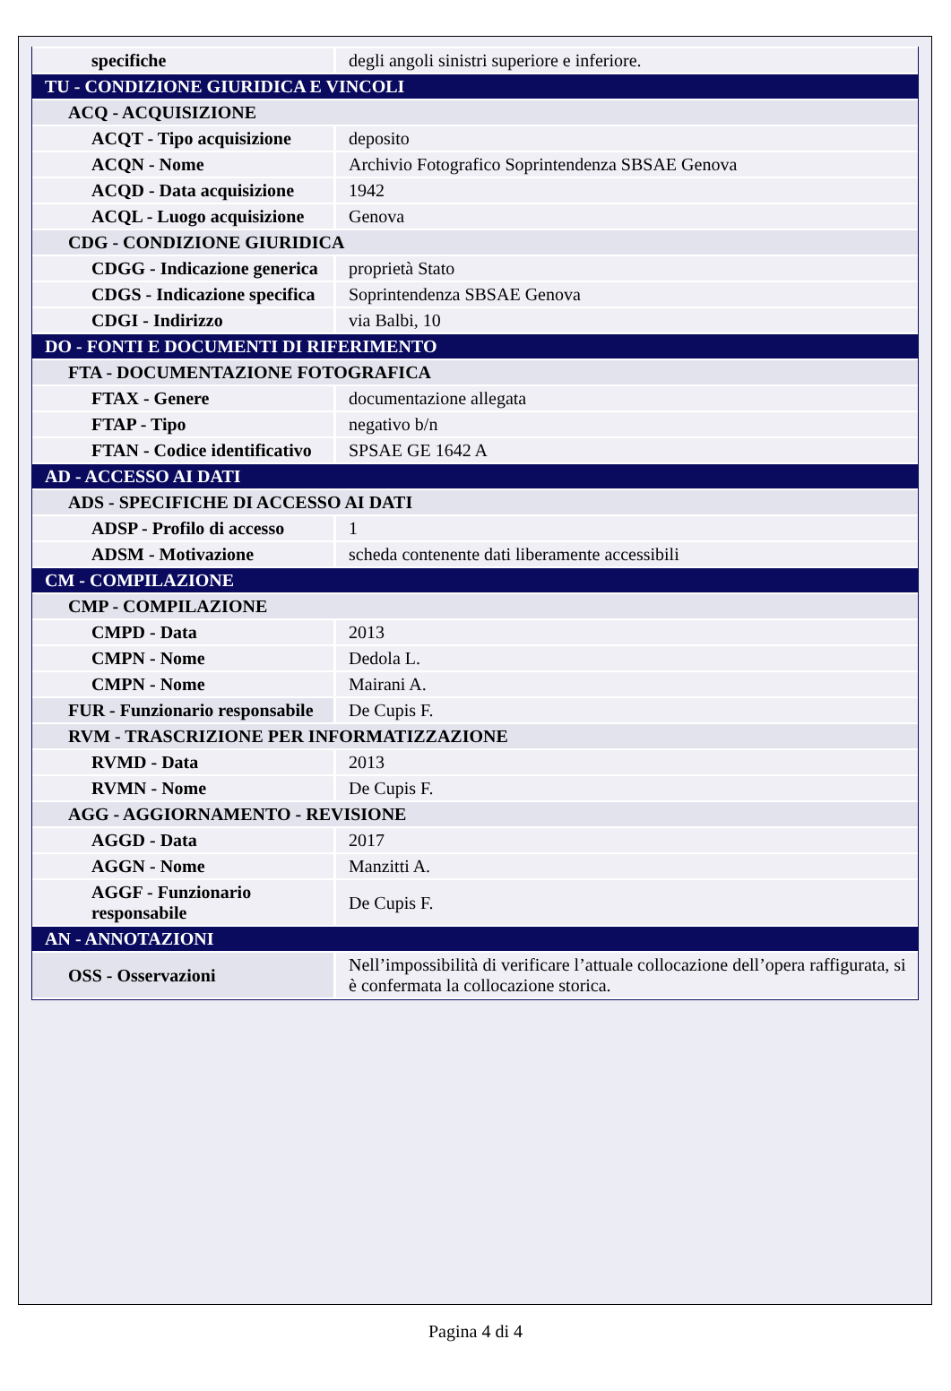| specifiche | degli angoli sinistri superiore e inferiore. |
| TU - CONDIZIONE GIURIDICA E VINCOLI | |
| ACQ - ACQUISIZIONE | |
| ACQT - Tipo acquisizione | deposito |
| ACQN - Nome | Archivio Fotografico Soprintendenza SBSAE Genova |
| ACQD - Data acquisizione | 1942 |
| ACQL - Luogo acquisizione | Genova |
| CDG - CONDIZIONE GIURIDICA | |
| CDGG - Indicazione generica | proprietà Stato |
| CDGS - Indicazione specifica | Soprintendenza SBSAE Genova |
| CDGI - Indirizzo | via Balbi, 10 |
| DO - FONTI E DOCUMENTI DI RIFERIMENTO | |
| FTA - DOCUMENTAZIONE FOTOGRAFICA | |
| FTAX - Genere | documentazione allegata |
| FTAP - Tipo | negativo b/n |
| FTAN - Codice identificativo | SPSAE GE 1642 A |
| AD - ACCESSO AI DATI | |
| ADS - SPECIFICHE DI ACCESSO AI DATI | |
| ADSP - Profilo di accesso | 1 |
| ADSM - Motivazione | scheda contenente dati liberamente accessibili |
| CM - COMPILAZIONE | |
| CMP - COMPILAZIONE | |
| CMPD - Data | 2013 |
| CMPN - Nome | Dedola L. |
| CMPN - Nome | Mairani A. |
| FUR - Funzionario responsabile | De Cupis F. |
| RVM - TRASCRIZIONE PER INFORMATIZZAZIONE | |
| RVMD - Data | 2013 |
| RVMN - Nome | De Cupis F. |
| AGG - AGGIORNAMENTO - REVISIONE | |
| AGGD - Data | 2017 |
| AGGN - Nome | Manzitti A. |
| AGGF - Funzionario responsabile | De Cupis F. |
| AN - ANNOTAZIONI | |
| OSS - Osservazioni | Nell’impossibilità di verificare l’attuale collocazione dell’opera raffigurata, si è confermata la collocazione storica. |
Pagina 4 di 4